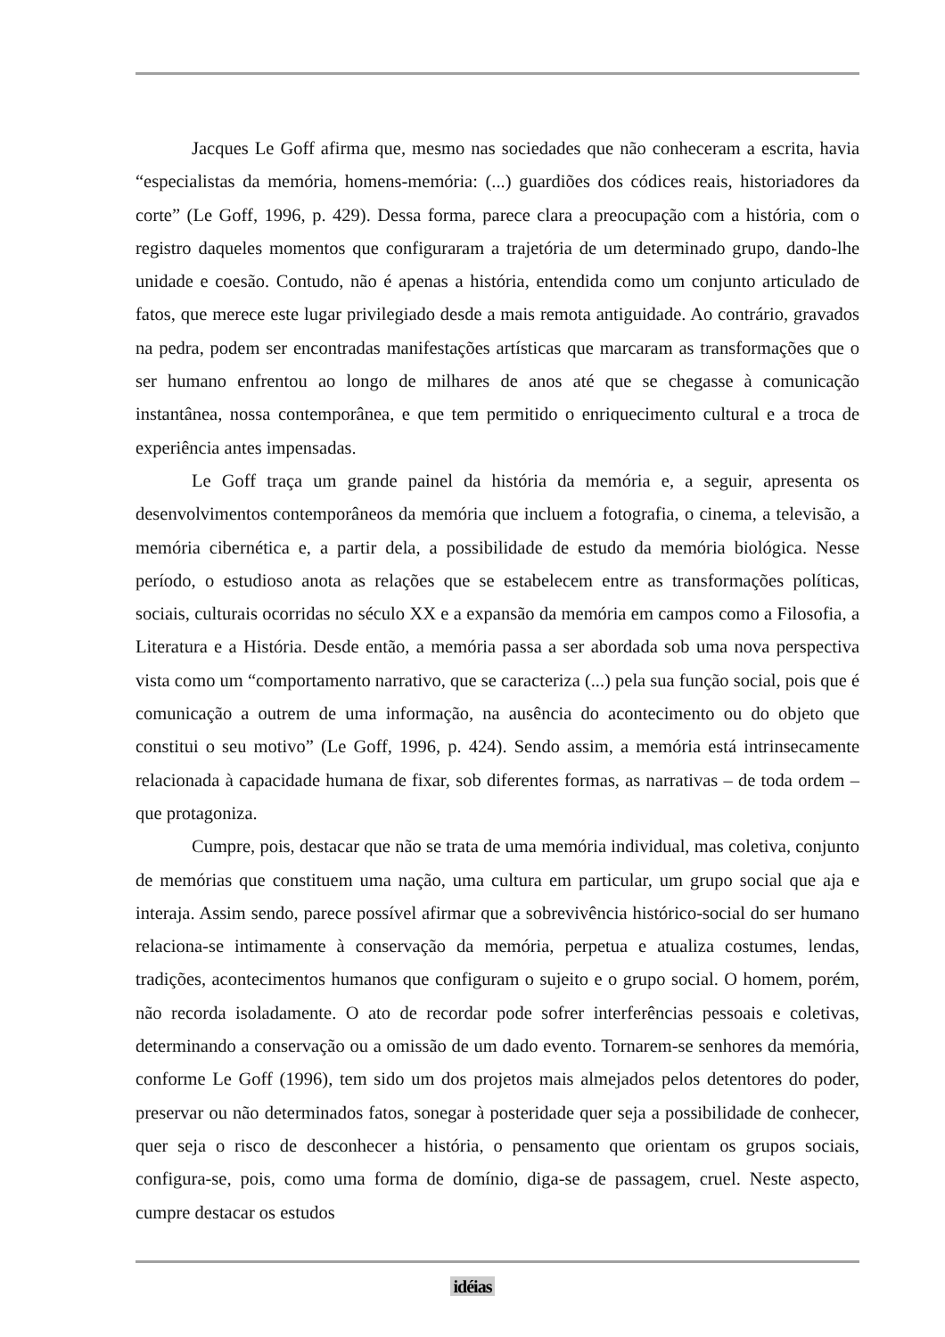Jacques Le Goff afirma que, mesmo nas sociedades que não conheceram a escrita, havia “especialistas da memória, homens-memória: (...) guardiões dos códices reais, historiadores da corte” (Le Goff, 1996, p. 429). Dessa forma, parece clara a preocupação com a história, com o registro daqueles momentos que configuraram a trajetória de um determinado grupo, dando-lhe unidade e coesão. Contudo, não é apenas a história, entendida como um conjunto articulado de fatos, que merece este lugar privilegiado desde a mais remota antiguidade. Ao contrário, gravados na pedra, podem ser encontradas manifestações artísticas que marcaram as transformações que o ser humano enfrentou ao longo de milhares de anos até que se chegasse à comunicação instantânea, nossa contemporânea, e que tem permitido o enriquecimento cultural e a troca de experiência antes impensadas.
Le Goff traça um grande painel da história da memória e, a seguir, apresenta os desenvolvimentos contemporâneos da memória que incluem a fotografia, o cinema, a televisão, a memória cibernética e, a partir dela, a possibilidade de estudo da memória biológica. Nesse período, o estudioso anota as relações que se estabelecem entre as transformações políticas, sociais, culturais ocorridas no século XX e a expansão da memória em campos como a Filosofia, a Literatura e a História. Desde então, a memória passa a ser abordada sob uma nova perspectiva vista como um “comportamento narrativo, que se caracteriza (...) pela sua função social, pois que é comunicação a outrem de uma informação, na ausência do acontecimento ou do objeto que constitui o seu motivo” (Le Goff, 1996, p. 424). Sendo assim, a memória está intrinsecamente relacionada à capacidade humana de fixar, sob diferentes formas, as narrativas – de toda ordem – que protagoniza.
Cumpre, pois, destacar que não se trata de uma memória individual, mas coletiva, conjunto de memórias que constituem uma nação, uma cultura em particular, um grupo social que aja e interaja. Assim sendo, parece possível afirmar que a sobrevivência histórico-social do ser humano relaciona-se intimamente à conservação da memória, perpetua e atualiza costumes, lendas, tradições, acontecimentos humanos que configuram o sujeito e o grupo social. O homem, porém, não recorda isoladamente. O ato de recordar pode sofrer interferências pessoais e coletivas, determinando a conservação ou a omissão de um dado evento. Tornarem-se senhores da memória, conforme Le Goff (1996), tem sido um dos projetos mais almejados pelos detentores do poder, preservar ou não determinados fatos, sonegar à posteridade quer seja a possibilidade de conhecer, quer seja o risco de desconhecer a história, o pensamento que orientam os grupos sociais, configura-se, pois, como uma forma de domínio, diga-se de passagem, cruel. Neste aspecto, cumpre destacar os estudos
idéias